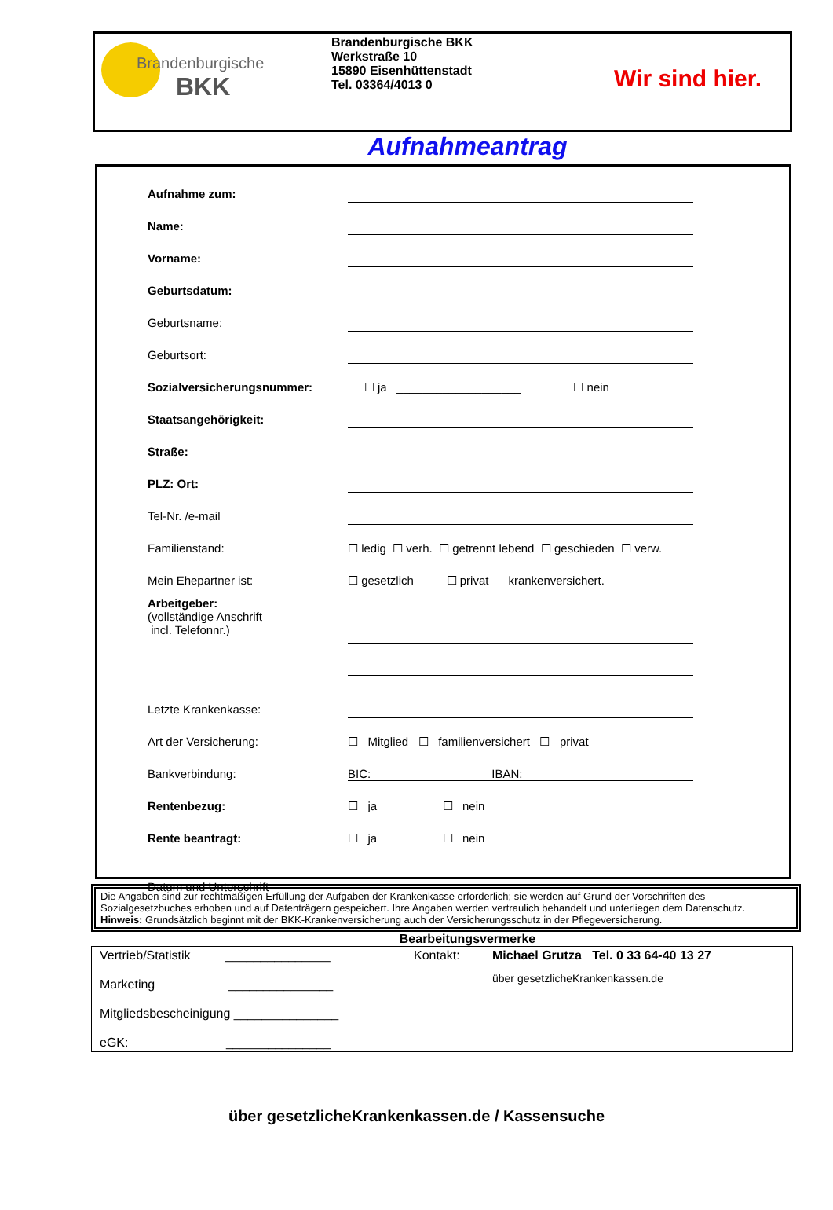Brandenburgische
BKK
Brandenburgische BKK
Werkstraße 10
15890 Eisenhüttenstadt
Tel. 03364/4013 0
Wir sind hier.
Aufnahmeantrag
Aufnahme zum:
Name:
Vorname:
Geburtsdatum:
Geburtsname:
Geburtsort:
Sozialversicherungsnummer: ☐ ja ___________________ ☐ nein
Staatsangehörigkeit:
Straße:
PLZ: Ort:
Tel-Nr. /e-mail
Familienstand: ☐ ledig ☐ verh. ☐ getrennt lebend ☐ geschieden ☐ verw.
Mein Ehepartner ist: ☐ gesetzlich ☐ privat krankenversichert.
Arbeitgeber:
(vollständige Anschrift
incl. Telefonnr.)
Letzte Krankenkasse:
Art der Versicherung: ☐ Mitglied ☐ familienversichert ☐ privat
Bankverbindung: BIC: IBAN:
Rentenbezug: ☐ ja ☐ nein
Rente beantragt: ☐ ja ☐ nein
Datum und Unterschrift
Die Angaben sind zur rechtmäßigen Erfüllung der Aufgaben der Krankenkasse erforderlich; sie werden auf Grund der Vorschriften des Sozialgesetzbuches erhoben und auf Datenträgern gespeichert. Ihre Angaben werden vertraulich behandelt und unterliegen dem Datenschutz.
Hinweis: Grundsätzlich beginnt mit der BKK-Krankenversicherung auch der Versicherungsschutz in der Pflegeversicherung.
Bearbeitungsvermerke
Vertrieb/Statistik _______________
Marketing _______________
Mitgliedsbescheinigung _______________
eGK: _______________
Kontakt: Michael Grutza Tel. 0 33 64-40 13 27
über gesetzlicheKrankenkassen.de
über gesetzlicheKrankenkassen.de / Kassensuche